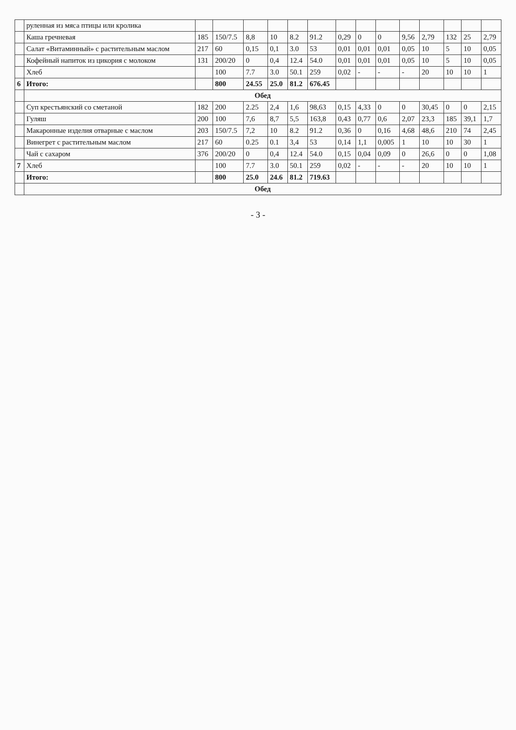| | руленная из мяса птицы или кролика | | | | | | | | | | | | | | |
| | Каша гречневая | 185 | 150/7.5 | 8,8 | 10 | 8.2 | 91.2 | 0,29 | 0 | 0 | 9,56 | 2,79 | 132 | 25 | 2,79 |
| | Салат «Витаминный» с растительным маслом | 217 | 60 | 0,15 | 0,1 | 3.0 | 53 | 0,01 | 0,01 | 0,01 | 0,05 | 10 | 5 | 10 | 0,05 |
| | Кофейный напиток из цикория с молоком | 131 | 200/20 | 0 | 0,4 | 12.4 | 54.0 | 0,01 | 0,01 | 0,01 | 0,05 | 10 | 5 | 10 | 0,05 |
| | Хлеб | | 100 | 7.7 | 3.0 | 50.1 | 259 | 0,02 | - | - | - | 20 | 10 | 10 | 1 |
| 6 | Итого: | | 800 | 24.55 | 25.0 | 81.2 | 676.45 | | | | | | | | |
| | Обед | | | | | | | | | | | | | | |
| | Суп крестьянский со сметаной | 182 | 200 | 2.25 | 2,4 | 1,6 | 98,63 | 0,15 | 4,33 | 0 | 0 | 30,45 | 0 | 0 | 2,15 |
| | Гуляш | 200 | 100 | 7,6 | 8,7 | 5,5 | 163,8 | 0,43 | 0,77 | 0,6 | 2,07 | 23,3 | 185 | 39,1 | 1,7 |
| | Макаронные изделия отварные с маслом | 203 | 150/7.5 | 7,2 | 10 | 8.2 | 91.2 | 0,36 | 0 | 0,16 | 4,68 | 48,6 | 210 | 74 | 2,45 |
| | Винегрет с растительным маслом | 217 | 60 | 0.25 | 0.1 | 3,4 | 53 | 0,14 | 1,1 | 0,005 | 1 | 10 | 10 | 30 | 1 |
| | Чай с сахаром | 376 | 200/20 | 0 | 0,4 | 12.4 | 54.0 | 0,15 | 0,04 | 0,09 | 0 | 26,6 | 0 | 0 | 1,08 |
| 7 | Хлеб | | 100 | 7.7 | 3.0 | 50.1 | 259 | 0,02 | - | - | - | 20 | 10 | 10 | 1 |
| | Итого: | | 800 | 25.0 | 24.6 | 81.2 | 719.63 | | | | | | | | |
| | Обед | | | | | | | | | | | | | | |
- 3 -